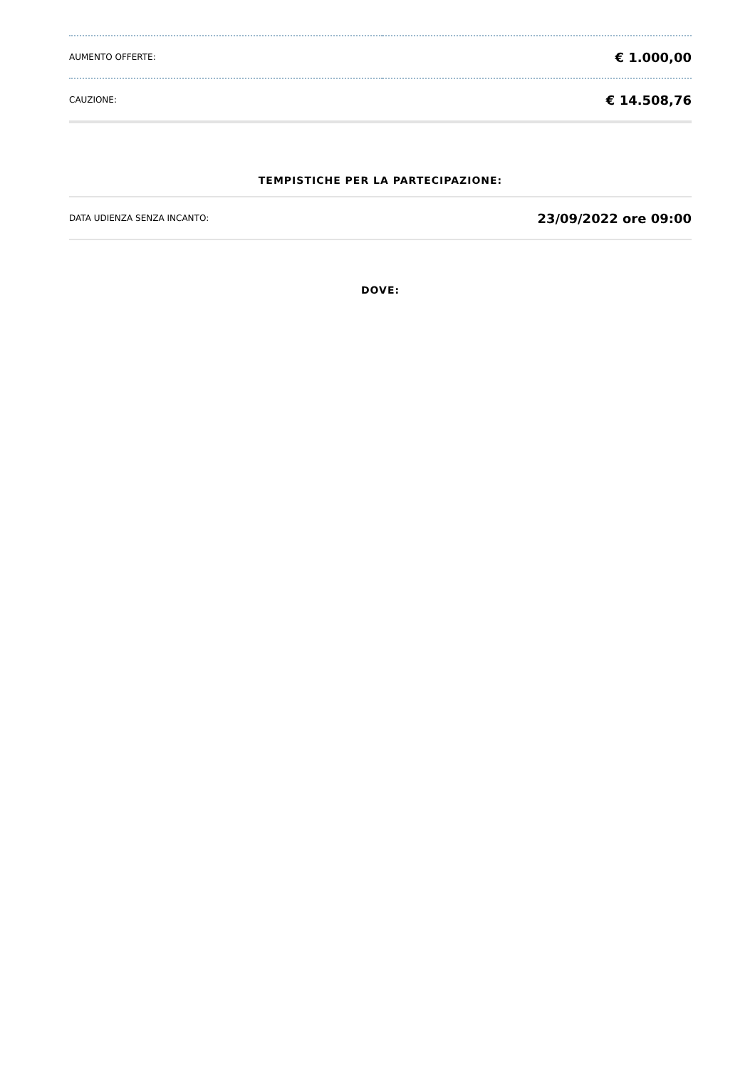| AUMENTO OFFERTE: | € 1.000,00 |
| CAUZIONE: | € 14.508,76 |
TEMPISTICHE PER LA PARTECIPAZIONE:
| DATA UDIENZA SENZA INCANTO: | 23/09/2022 ore 09:00 |
DOVE: